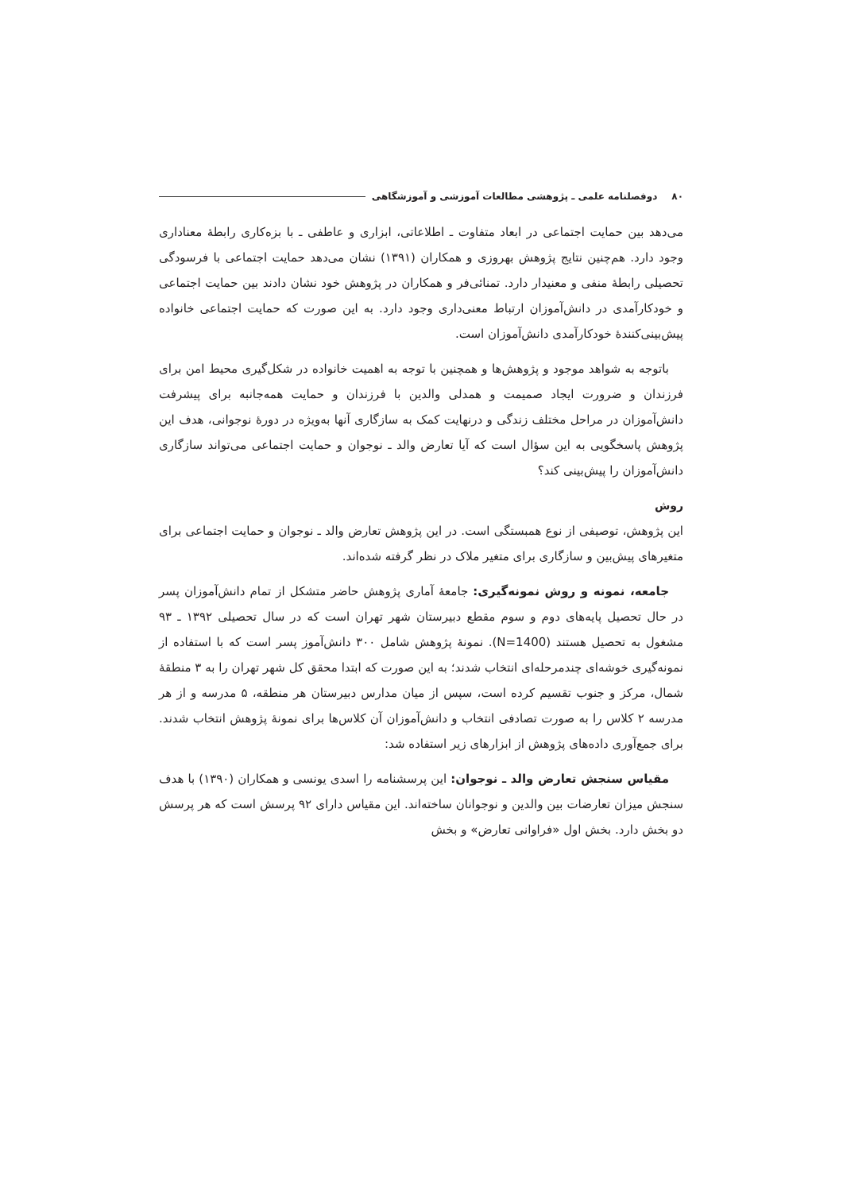۸۰ دوفصلنامه علمی ـ پژوهشی مطالعات آموزشی و آموزشگاهی
می‌دهد بین حمایت اجتماعی در ابعاد متفاوت ـ اطلاعاتی، ابزاری و عاطفی ـ با بزه‌کاری رابطهٔ معناداری وجود دارد. هم‌چنین نتایج پژوهش بهروزی و همکاران (۱۳۹۱) نشان می‌دهد حمایت اجتماعی با فرسودگی تحصیلی رابطهٔ منفی و معنیدار دارد. تمنائی‌فر و همکاران در پژوهش خود نشان دادند بین حمایت اجتماعی و خودکارآمدی در دانش‌آموزان ارتباط معنی‌داری وجود دارد. به این صورت که حمایت اجتماعی خانواده پیش‌بینی‌کنندهٔ خودکارآمدی دانش‌آموزان است.
باتوجه به شواهد موجود و پژوهش‌ها و همچنین با توجه به اهمیت خانواده در شکل‌گیری محیط امن برای فرزندان و ضرورت ایجاد صمیمت و همدلی والدین با فرزندان و حمایت همه‌جانبه برای پیشرفت دانش‌آموزان در مراحل مختلف زندگی و درنهایت کمک به سازگاری آنها به‌ویژه در دورهٔ نوجوانی، هدف این پژوهش پاسخگویی به این سؤال است که آیا تعارض والد ـ نوجوان و حمایت اجتماعی می‌تواند سازگاری دانش‌آموزان را پیش‌بینی کند؟
روش
این پژوهش، توصیفی از نوع همبستگی است. در این پژوهش تعارض والد ـ نوجوان و حمایت اجتماعی برای متغیرهای پیش‌بین و سازگاری برای متغیر ملاک در نظر گرفته شده‌اند.
جامعه، نمونه و روش نمونه‌گیری: جامعهٔ آماری پژوهش حاضر متشکل از تمام دانش‌آموزان پسر در حال تحصیل پایه‌های دوم و سوم مقطع دبیرستان شهر تهران است که در سال تحصیلی ۱۳۹۲ ـ ۹۳ مشغول به تحصیل هستند (N=1400). نمونهٔ پژوهش شامل ۳۰۰ دانش‌آموز پسر است که با استفاده از نمونه‌گیری خوشه‌ای چندمرحله‌ای انتخاب شدند؛ به این صورت که ابتدا محقق کل شهر تهران را به ۳ منطقهٔ شمال، مرکز و جنوب تقسیم کرده است، سپس از میان مدارس دبیرستان هر منطقه، ۵ مدرسه و از هر مدرسه ۲ کلاس را به صورت تصادفی انتخاب و دانش‌آموزان آن کلاس‌ها برای نمونهٔ پژوهش انتخاب شدند. برای جمع‌آوری داده‌های پژوهش از ابزارهای زیر استفاده شد:
مقیاس سنجش تعارض والد ـ نوجوان: این پرسشنامه را اسدی یونسی و همکاران (۱۳۹۰) با هدف سنجش میزان تعارضات بین والدین و نوجوانان ساخته‌اند. این مقیاس دارای ۹۲ پرسش است که هر پرسش دو بخش دارد. بخش اول «فراوانی تعارض» و بخش